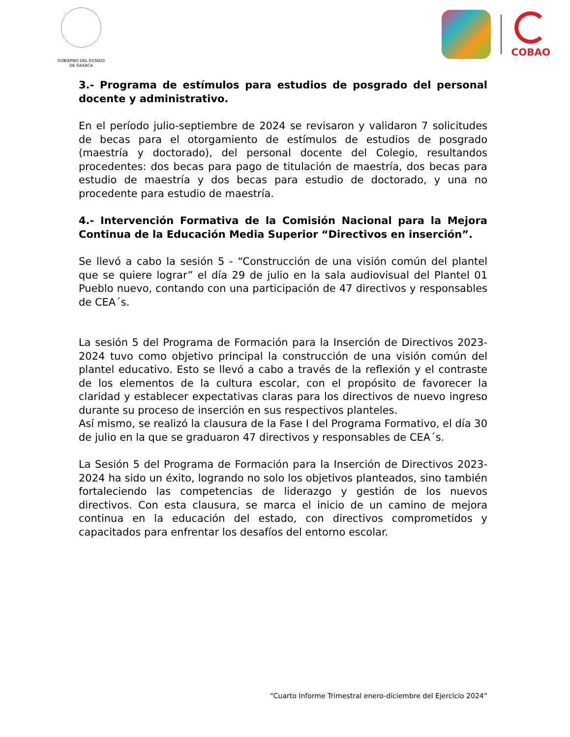GOBIERNO DEL ESTADO
DE OAXACA
COBAO
3.- Programa de estímulos para estudios de posgrado del personal docente y administrativo.
En el período julio-septiembre de 2024 se revisaron y validaron 7 solicitudes de becas para el otorgamiento de estímulos de estudios de posgrado (maestría y doctorado), del personal docente del Colegio, resultandos procedentes: dos becas para pago de titulación de maestría, dos becas para estudio de maestría y dos becas para estudio de doctorado, y una no procedente para estudio de maestría.
4.- Intervención Formativa de la Comisión Nacional para la Mejora Continua de la Educación Media Superior “Directivos en inserción”.
Se llevó a cabo la sesión 5 - “Construcción de una visión común del plantel que se quiere lograr” el día 29 de julio en la sala audiovisual del Plantel 01 Pueblo nuevo, contando con una participación de 47 directivos y responsables de CEA´s.
La sesión 5 del Programa de Formación para la Inserción de Directivos 2023-2024 tuvo como objetivo principal la construcción de una visión común del plantel educativo. Esto se llevó a cabo a través de la reflexión y el contraste de los elementos de la cultura escolar, con el propósito de favorecer la claridad y establecer expectativas claras para los directivos de nuevo ingreso durante su proceso de inserción en sus respectivos planteles.
Así mismo, se realizó la clausura de la Fase I del Programa Formativo, el día 30 de julio en la que se graduaron 47 directivos y responsables de CEA´s.
La Sesión 5 del Programa de Formación para la Inserción de Directivos 2023-2024 ha sido un éxito, logrando no solo los objetivos planteados, sino también fortaleciendo las competencias de liderazgo y gestión de los nuevos directivos. Con esta clausura, se marca el inicio de un camino de mejora continua en la educación del estado, con directivos comprometidos y capacitados para enfrentar los desafíos del entorno escolar.
“Cuarto Informe Trimestral enero-diciembre del Ejercicio 2024”